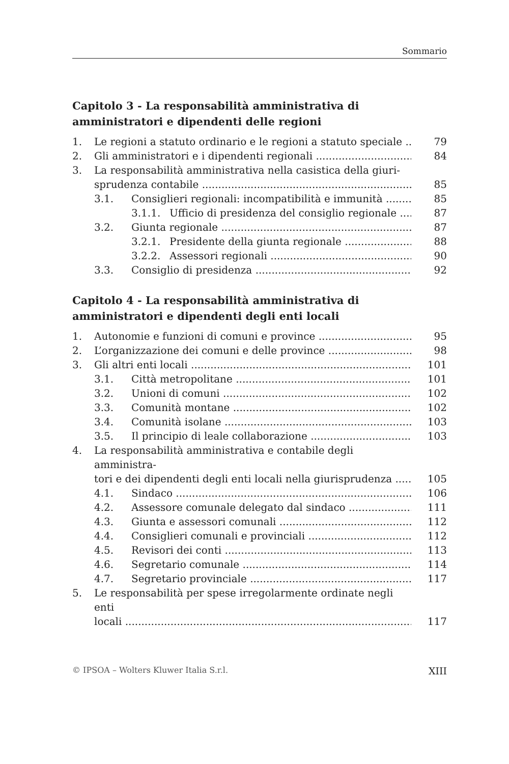Sommario
Capitolo 3 - La responsabilità amministrativa di amministratori e dipendenti delle regioni
1. Le regioni a statuto ordinario e le regioni a statuto speciale 79
2. Gli amministratori e i dipendenti regionali 84
3. La responsabilità amministrativa nella casistica della giuri-
sprudenza contabile 85
3.1. Consiglieri regionali: incompatibilità e immunità 85
3.1.1. Ufficio di presidenza del consiglio regionale 87
3.2. Giunta regionale 87
3.2.1. Presidente della giunta regionale 88
3.2.2. Assessori regionali 90
3.3. Consiglio di presidenza 92
Capitolo 4 - La responsabilità amministrativa di amministratori e dipendenti degli enti locali
1. Autonomie e funzioni di comuni e province 95
2. L’organizzazione dei comuni e delle province 98
3. Gli altri enti locali 101
3.1. Città metropolitane 101
3.2. Unioni di comuni 102
3.3. Comunità montane 102
3.4. Comunità isolane 103
3.5. Il principio di leale collaborazione 103
4. La responsabilità amministrativa e contabile degli amministra-
tori e dei dipendenti degli enti locali nella giurisprudenza 105
4.1. Sindaco 106
4.2. Assessore comunale delegato dal sindaco 111
4.3. Giunta e assessori comunali 112
4.4. Consiglieri comunali e provinciali 112
4.5. Revisori dei conti 113
4.6. Segretario comunale 114
4.7. Segretario provinciale 117
5. Le responsabilità per spese irregolarmente ordinate negli enti
locali 117
© IPSOA – Wolters Kluwer Italia S.r.l. XIII